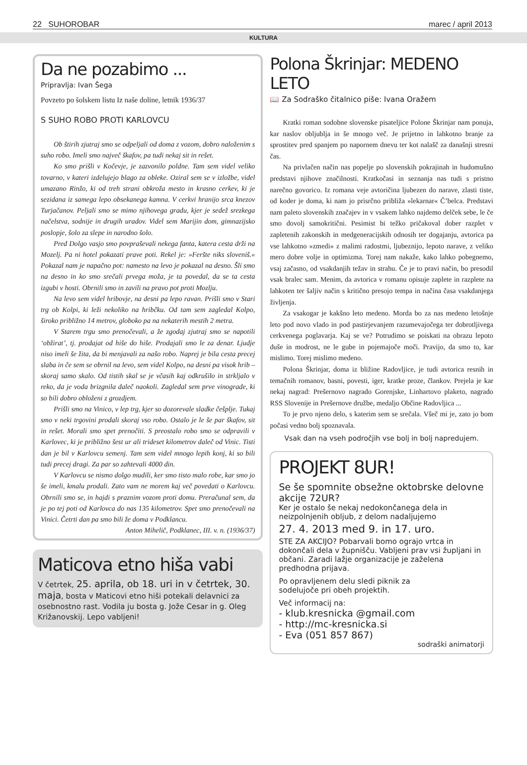22 SUHOROBAR marec / april 2013
KULTURA
Da ne pozabimo ...
Pripravlja: Ivan Šega
Povzeto po šolskem listu Iz naše doline, letnik 1936/37
S SUHO ROBO PROTI KARLOVCU
Ob štirih zjutraj smo se odpeljali od doma z vozom, dobro naloženim s suho robo. Imeli smo največ škafov, pa tudi nekaj sit in rešet.
Ko smo prišli v Kočevje, je zazvonilo poldne. Tam sem videl veliko tovarno, v kateri izdelujejo blago za obleke. Oziral sem se v izložbe, videl umazano Rinžo, ki od treh strani obkroža mesto in krasno cerkev, ki je sezidana iz samega lepo obsekanega kamna. V cerkvi hranijo srca knezov Turjačanov. Peljali smo se mimo njihovega gradu, kjer je sedež srezkega načelstva, sodnije in drugih uradov. Videl sem Marijin dom, gimnazijsko poslopje, šolo za slepe in narodno šolo.
Pred Dolgo vasjo smo povpraševali nekega fanta, katera cesta drži na Mozelj. Pa ni hotel pokazati prave poti. Rekel je: »Feršte niks sloveniš.« Pokazal nam je napačno pot: namesto na levo je pokazal na desno. Šli smo na desno in ko smo srečali prvega moža, je ta povedal, da se ta cesta izgubi v hosti. Obrnili smo in zavili na pravo pot proti Mozlju.
Na levo sem videl hribovje, na desni pa lepo ravan. Prišli smo v Stari trg ob Kolpi, ki leži nekoliko na hribčku. Od tam sem zagledal Kolpo, široko približno 14 metrov, globoko pa na nekaterih mestih 2 metra.
V Starem trgu smo prenočevali, a že zgodaj zjutraj smo se napotili ‘obžirat’, tj. prodajat od hiše do hiše. Prodajali smo le za denar. Ljudje niso imeli še žita, da bi menjavali za našo robo. Naprej je bila cesta precej slaba in če sem se obrnil na levo, sem videl Kolpo, na desni pa visok hrib – skoraj samo skalo. Od tistih skal se je včasih kaj odkrušilo in strkljalo v reko, da je voda brizgnila daleč naokoli. Zagledal sem prve vinograde, ki so bili dobro obloženi z grozdjem.
Prišli smo na Vinico, v lep trg, kjer so dozorevale sladke češplje. Tukaj smo v neki trgovini prodali skoraj vso robo. Ostalo je le še par škafov, sit in rešet. Morali smo spet prenočiti. S preostalo robo smo se odpravili v Karlovec, ki je približno šest ur ali trideset kilometrov daleč od Vinic. Tisti dan je bil v Karlovcu semenj. Tam sem videl mnogo lepih konj, ki so bili tudi precej dragi. Za par so zahtevali 4000 din.
V Karlovcu se nismo dolgo mudili, ker smo tisto malo robe, kar smo jo še imeli, kmalu prodali. Zato vam ne morem kaj več povedati o Karlovcu. Obrnili smo se, in hajdi s praznim vozom proti domu. Preračunal sem, da je po tej poti od Karlovca do nas 135 kilometrov. Spet smo prenočevali na Vinici. Četrti dan pa smo bili že doma v Podklancu.
Anton Mihelič, Podklanec, III. v. n. (1936/37)
Maticova etno hiša vabi
V četrtek, 25. aprila, ob 18. uri in v četrtek, 30. maja, bosta v Maticovi etno hiši potekali delavnici za osebnostno rast. Vodila ju bosta g. Jože Cesar in g. Oleg Križanovskij. Lepo vabljeni!
Polona Škrinjar: MEDENO LETO
📖 Za Sodraško čitalnico piše: Ivana Oražem
Kratki roman sodobne slovenske pisateljice Polone Škrinjar nam ponuja, kar naslov obljublja in še mnogo več. Je prijetno in lahkotno branje za sprostitev pred spanjem po napornem dnevu ter kot nalašč za današnji stresni čas.
Na privlačen način nas popelje po slovenskih pokrajinah in hudomušno predstavi njihove značilnosti. Kratkočasi in seznanja nas tudi s pristno narečno govorico. Iz romana veje avtoričina ljubezen do narave, zlasti tiste, od koder je doma, ki nam jo prisrčno približa »lekarnar« Č’belca. Predstavi nam paleto slovenskih značajev in v vsakem lahko najdemo delček sebe, le če smo dovolj samokritični. Pesimist bi težko pričakoval dober razplet v zapletenih zakonskih in medgeneracijskih odnosih ter dogajanju, avtorica pa vse lahkotno »zmedi« z malimi radostmi, ljubeznijo, lepoto narave, z veliko mero dobre volje in optimizma. Torej nam nakaže, kako lahko pobegnemo, vsaj začasno, od vsakdanjih težav in strahu. Če je to pravi način, bo presodil vsak bralec sam. Menim, da avtorica v romanu opisuje zaplete in razplete na lahkoten ter šaljiv način s kritično presojo tempa in načina časa vsakdanjega življenja.
Za vsakogar je kakšno leto medeno. Morda bo za nas medeno letošnje leto pod novo vlado in pod pastirjevanjem razumevajočega ter dobrotljivega cerkvenega poglavarja. Kaj se ve? Potrudimo se poiskati na obrazu lepoto duše in modrost, ne le gube in pojemajoče moči. Pravijo, da smo to, kar mislimo. Torej mislimo medeno.
Polona Škrinjar, doma iz bližine Radovljice, je tudi avtorica resnih in temačnih romanov, basni, povesti, iger, kratke proze, člankov. Prejela je kar nekaj nagrad: Prešernovo nagrado Gorenjske, Linhartovo plaketo, nagrado RSS Slovenije in Prešernove družbe, medaljo Občine Radovljica ...
To je prvo njeno delo, s katerim sem se srečala. Všeč mi je, zato jo bom počasi vedno bolj spoznavala.
Vsak dan na vseh področjih vse bolj in bolj napredujem.
PROJEKT 8UR!
Se še spomnite obsežne oktobrske delovne akcije 72UR?
Ker je ostalo še nekaj nedokončanega dela in neizpolnjenih obljub, z delom nadaljujemo
27. 4. 2013 med 9. in 17. uro.
STE ZA AKCIJO? Pobarvali bomo ograjo vrtca in dokončali dela v župnišču. Vabljeni prav vsi župljani in občani. Zaradi lažje organizacije je zaželena predhodna prijava.
Po opravljenem delu sledi piknik za sodelujoče pri obeh projektih.
Več informacij na:
- klub.kresnicka @gmail.com
- http://mc-kresnicka.si
- Eva (051 857 867)
sodraški animatorji